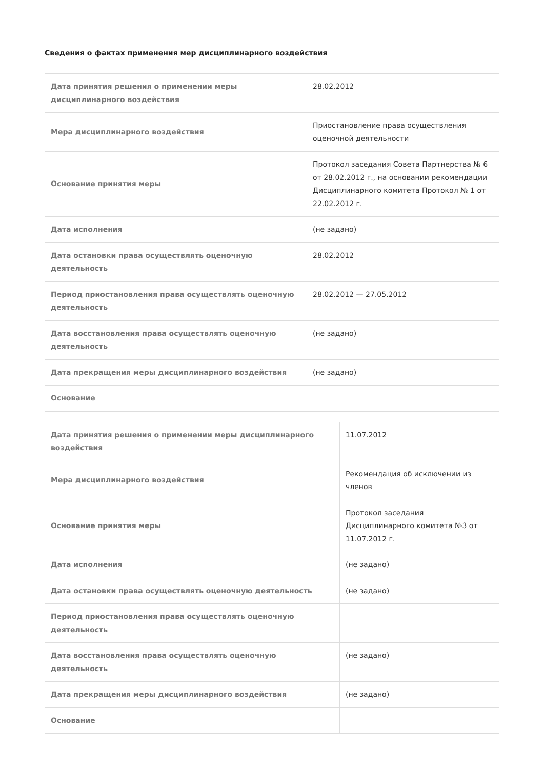Сведения о фактах применения мер дисциплинарного воздействия
| Дата принятия решения о применении меры дисциплинарного воздействия | 28.02.2012 |
| Мера дисциплинарного воздействия | Приостановление права осуществления оценочной деятельности |
| Основание принятия меры | Протокол заседания Совета Партнерства № 6 от 28.02.2012 г., на основании рекомендации Дисциплинарного комитета Протокол № 1 от 22.02.2012 г. |
| Дата исполнения | (не задано) |
| Дата остановки права осуществлять оценочную деятельность | 28.02.2012 |
| Период приостановления права осуществлять оценочную деятельность | 28.02.2012 — 27.05.2012 |
| Дата восстановления права осуществлять оценочную деятельность | (не задано) |
| Дата прекращения меры дисциплинарного воздействия | (не задано) |
| Основание | |
| Дата принятия решения о применении меры дисциплинарного воздействия | 11.07.2012 |
| Мера дисциплинарного воздействия | Рекомендация об исключении из членов |
| Основание принятия меры | Протокол заседания Дисциплинарного комитета №3 от 11.07.2012 г. |
| Дата исполнения | (не задано) |
| Дата остановки права осуществлять оценочную деятельность | (не задано) |
| Период приостановления права осуществлять оценочную деятельность | |
| Дата восстановления права осуществлять оценочную деятельность | (не задано) |
| Дата прекращения меры дисциплинарного воздействия | (не задано) |
| Основание | |